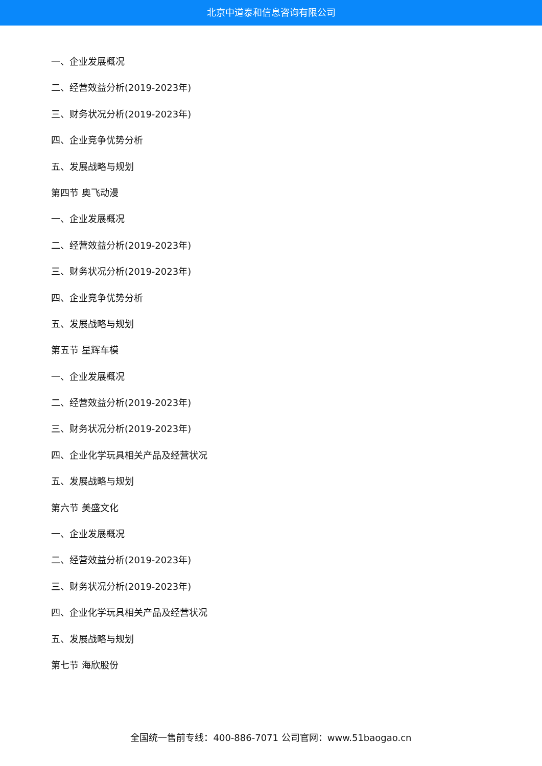北京中道泰和信息咨询有限公司
一、企业发展概况
二、经营效益分析(2019-2023年)
三、财务状况分析(2019-2023年)
四、企业竞争优势分析
五、发展战略与规划
第四节 奥飞动漫
一、企业发展概况
二、经营效益分析(2019-2023年)
三、财务状况分析(2019-2023年)
四、企业竞争优势分析
五、发展战略与规划
第五节 星辉车模
一、企业发展概况
二、经营效益分析(2019-2023年)
三、财务状况分析(2019-2023年)
四、企业化学玩具相关产品及经营状况
五、发展战略与规划
第六节 美盛文化
一、企业发展概况
二、经营效益分析(2019-2023年)
三、财务状况分析(2019-2023年)
四、企业化学玩具相关产品及经营状况
五、发展战略与规划
第七节 海欣股份
全国统一售前专线：400-886-7071 公司官网：www.51baogao.cn